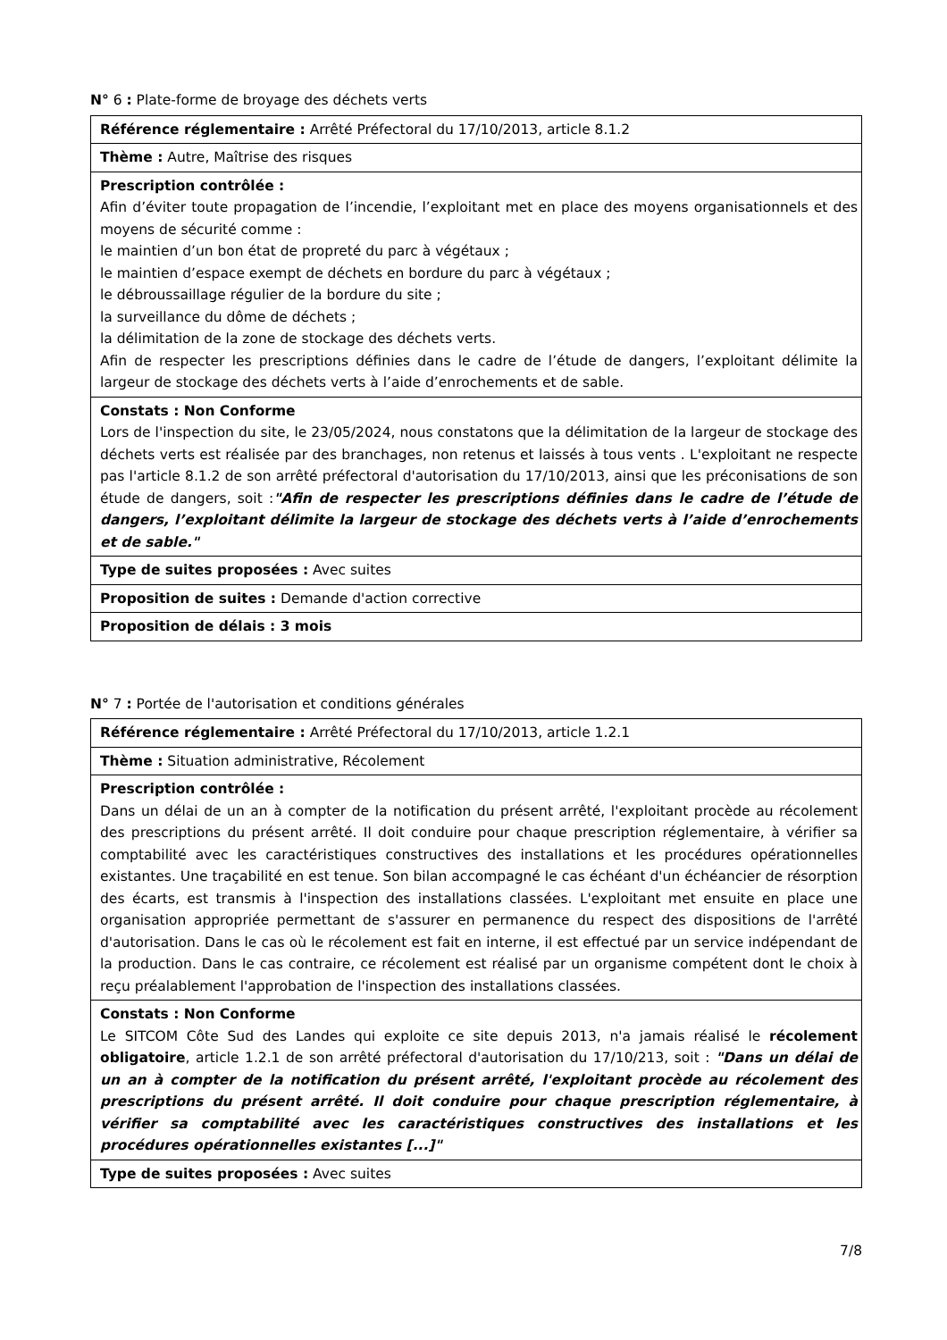N° 6 : Plate-forme de broyage des déchets verts
| Référence réglementaire : Arrêté Préfectoral du 17/10/2013, article 8.1.2 |
| Thème : Autre, Maîtrise des risques |
| Prescription contrôlée : Afin d’éviter toute propagation de l’incendie, l’exploitant met en place des moyens organisationnels et des moyens de sécurité comme : le maintien d’un bon état de propreté du parc à végétaux ; le maintien d’espace exempt de déchets en bordure du parc à végétaux ; le débroussaillage régulier de la bordure du site ; la surveillance du dôme de déchets ; la délimitation de la zone de stockage des déchets verts. Afin de respecter les prescriptions définies dans le cadre de l’étude de dangers, l’exploitant délimite la largeur de stockage des déchets verts à l’aide d’enrochements et de sable. |
| Constats : Non Conforme Lors de l'inspection du site, le 23/05/2024, nous constatons que la délimitation de la largeur de stockage des déchets verts est réalisée par des branchages, non retenus et laissés à tous vents . L'exploitant ne respecte pas l'article 8.1.2 de son arrêté préfectoral d'autorisation du 17/10/2013, ainsi que les préconisations de son étude de dangers, soit : "Afin de respecter les prescriptions définies dans le cadre de l’étude de dangers, l’exploitant délimite la largeur de stockage des déchets verts à l’aide d’enrochements et de sable." |
| Type de suites proposées : Avec suites |
| Proposition de suites : Demande d'action corrective |
| Proposition de délais : 3 mois |
N° 7 : Portée de l'autorisation et conditions générales
| Référence réglementaire : Arrêté Préfectoral du 17/10/2013, article 1.2.1 |
| Thème : Situation administrative, Récolement |
| Prescription contrôlée : Dans un délai de un an à compter de la notification du présent arrêté, l'exploitant procède au récolement des prescriptions du présent arrêté. Il doit conduire pour chaque prescription réglementaire, à vérifier sa comptabilité avec les caractéristiques constructives des installations et les procédures opérationnelles existantes. Une traçabilité en est tenue. Son bilan accompagné le cas échéant d'un échéancier de résorption des écarts, est transmis à l'inspection des installations classées. L'exploitant met ensuite en place une organisation appropriée permettant de s'assurer en permanence du respect des dispositions de l'arrêté d'autorisation. Dans le cas où le récolement est fait en interne, il est effectué par un service indépendant de la production. Dans le cas contraire, ce récolement est réalisé par un organisme compétent dont le choix à reçu préalablement l'approbation de l'inspection des installations classées. |
| Constats : Non Conforme Le SITCOM Côte Sud des Landes qui exploite ce site depuis 2013, n'a jamais réalisé le récolement obligatoire , article 1.2.1 de son arrêté préfectoral d'autorisation du 17/10/213, soit : "Dans un délai de un an à compter de la notification du présent arrêté, l'exploitant procède au récolement des prescriptions du présent arrêté. Il doit conduire pour chaque prescription réglementaire, à vérifier sa comptabilité avec les caractéristiques constructives des installations et les procédures opérationnelles existantes [...]" |
| Type de suites proposées : Avec suites |
7/8